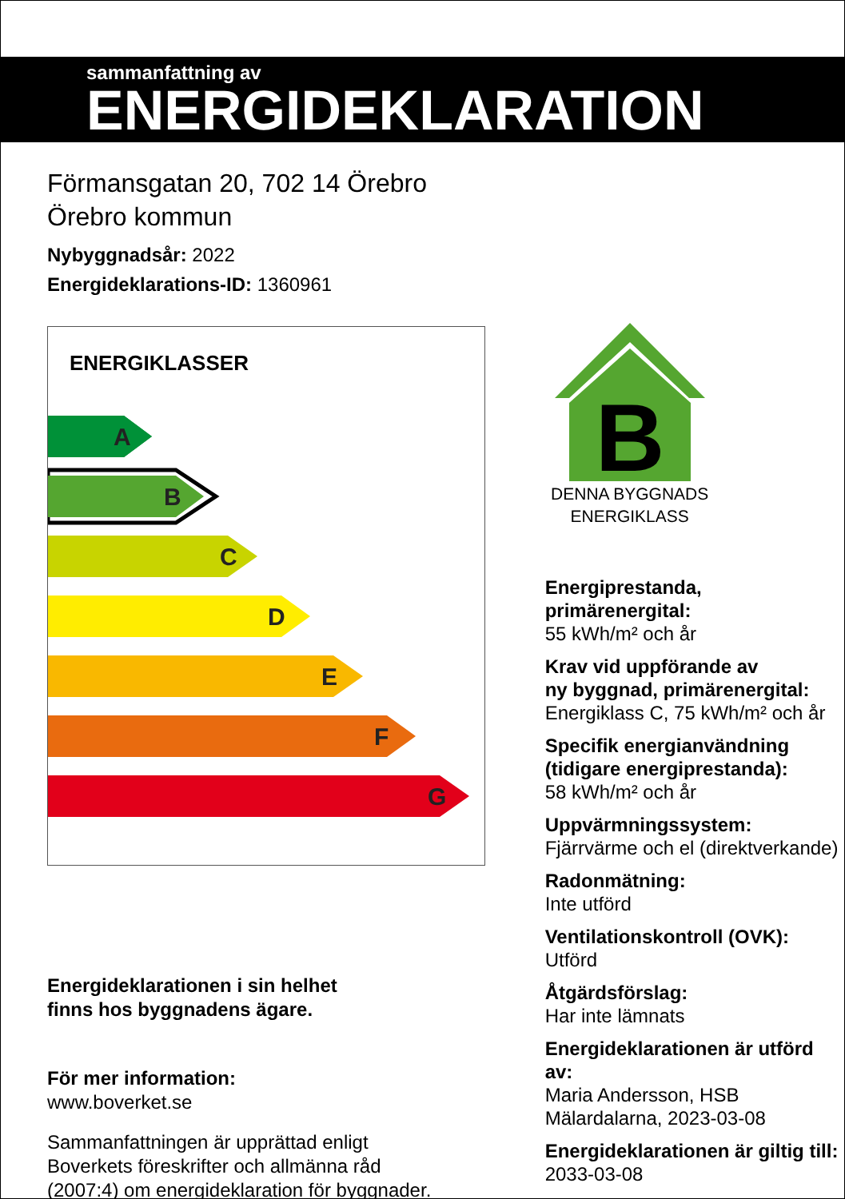sammanfattning av
ENERGIDEKLARATION
Förmansgatan 20, 702 14 Örebro
Örebro kommun
Nybyggnadsår: 2022
Energideklarations-ID: 1360961
ENERGIKLASSER
A
B
C
D
E
F
G
Energideklarationen i sin helhet
finns hos byggnadens ägare.
För mer information:
www.boverket.se
Sammanfattningen är upprättad enligt
Boverkets föreskrifter och allmänna råd
(2007:4) om energideklaration för byggnader.
B
DENNA BYGGNADS
ENERGIKLASS
Energiprestanda, primärenergital:
55 kWh/m² och år
Krav vid uppförande av
ny byggnad, primärenergital:
Energiklass C, 75 kWh/m² och år
Specifik energianvändning
(tidigare energiprestanda):
58 kWh/m² och år
Uppvärmningssystem:
Fjärrvärme och el (direktverkande)
Radonmätning:
Inte utförd
Ventilationskontroll (OVK):
Utförd
Åtgärdsförslag:
Har inte lämnats
Energideklarationen är utförd av:
Maria Andersson, HSB
Mälardalarna, 2023-03-08
Energideklarationen är giltig till:
2033-03-08